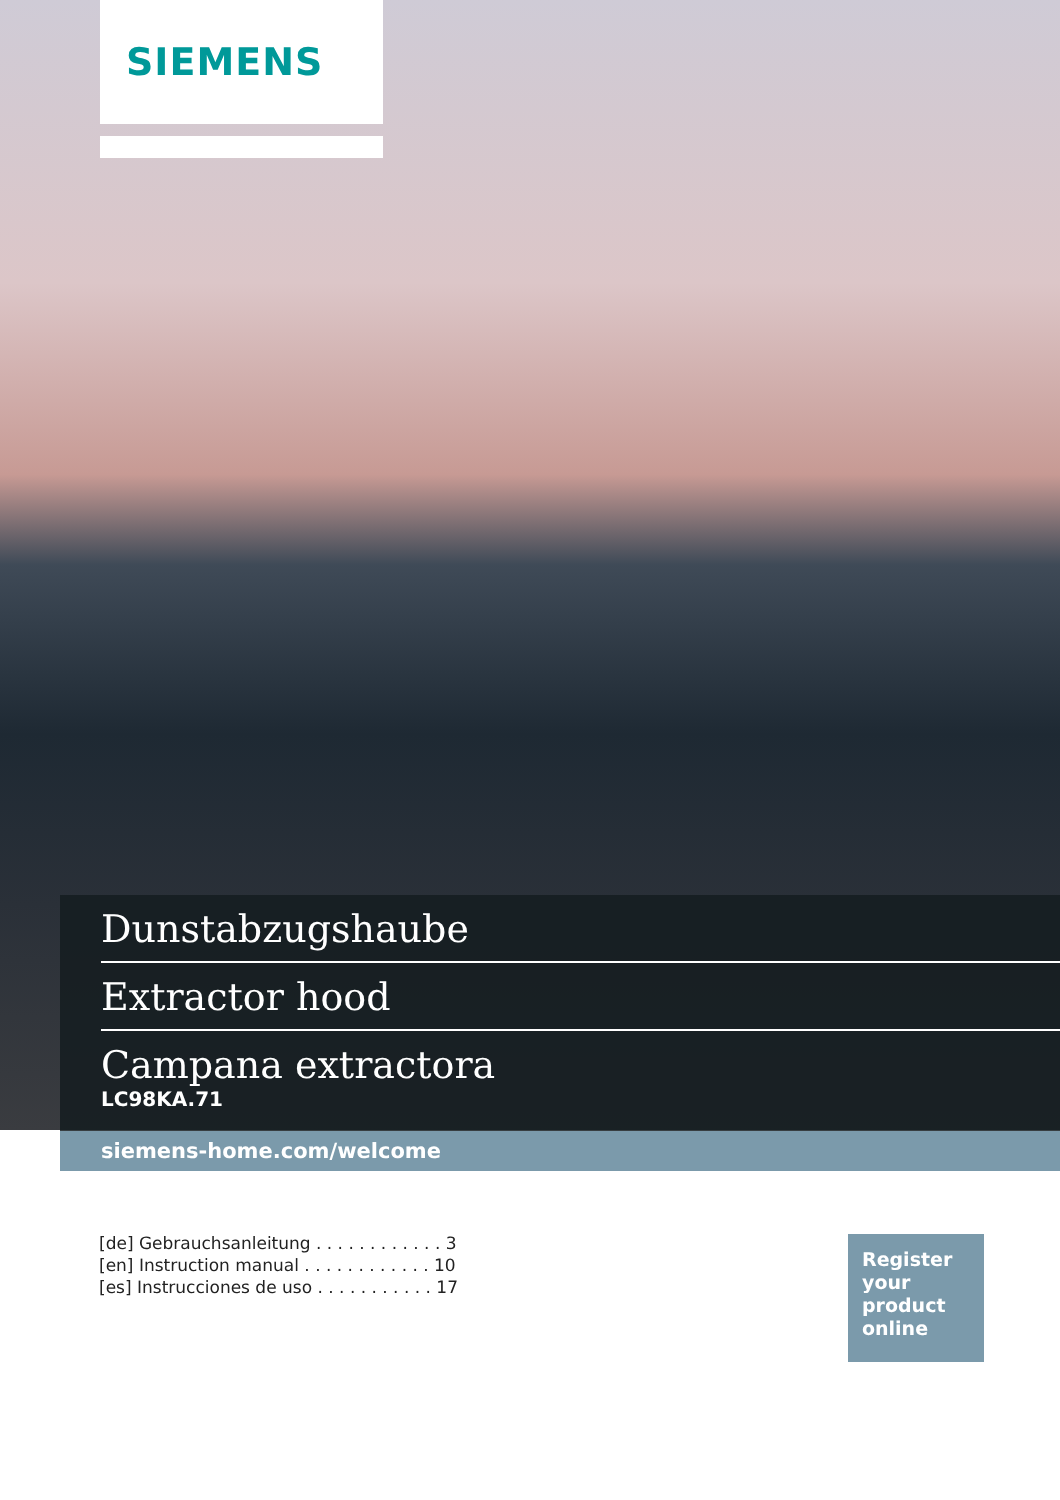SIEMENS
Dunstabzugshaube
Extractor hood
Campana extractora
LC98KA.71
siemens-home.com/welcome
[de] Gebrauchsanleitung . . . . . . . . . . . . 3
[en] Instruction manual . . . . . . . . . . . . 10
[es] Instrucciones de uso . . . . . . . . . . . 17
Register
your
product
online